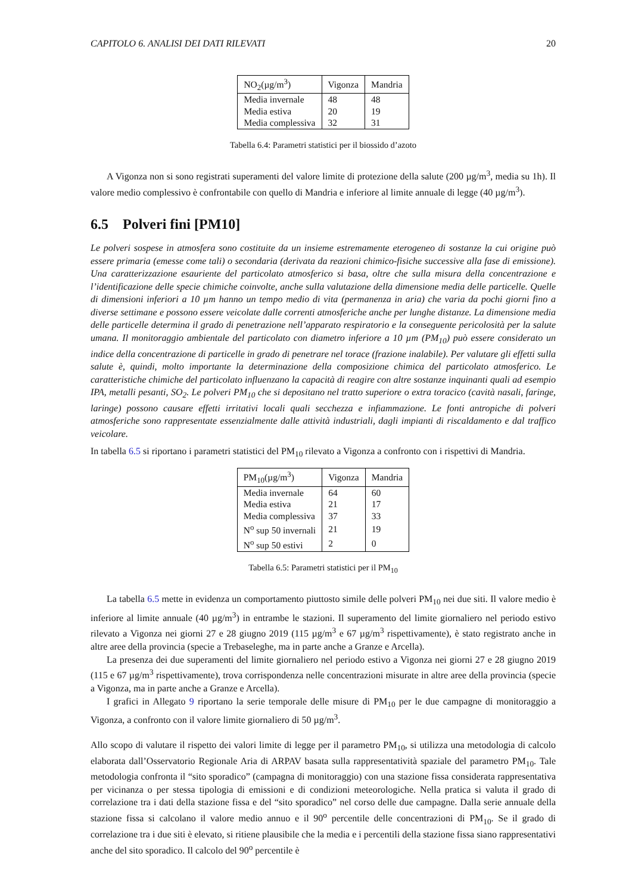CAPITOLO 6. ANALISI DEI DATI RILEVATI 20
| NO<sub>2</sub>(µg/m<sup>3</sup>) | Vigonza | Mandria |
| --- | --- | --- |
| Media invernale | 48 | 48 |
| Media estiva | 20 | 19 |
| Media complessiva | 32 | 31 |
Tabella 6.4: Parametri statistici per il biossido d’azoto
A Vigonza non si sono registrati superamenti del valore limite di protezione della salute (200 µg/m<sup>3</sup>, media su 1h). Il valore medio complessivo è confrontabile con quello di Mandria e inferiore al limite annuale di legge (40 µg/m<sup>3</sup>).
6.5 Polveri fini [PM10]
Le polveri sospese in atmosfera sono costituite da un insieme estremamente eterogeneo di sostanze la cui origine può essere primaria (emesse come tali) o secondaria (derivata da reazioni chimico-fisiche successive alla fase di emissione). Una caratterizzazione esauriente del particolato atmosferico si basa, oltre che sulla misura della concentrazione e l’identificazione delle specie chimiche coinvolte, anche sulla valutazione della dimensione media delle particelle. Quelle di dimensioni inferiori a 10 µm hanno un tempo medio di vita (permanenza in aria) che varia da pochi giorni fino a diverse settimane e possono essere veicolate dalle correnti atmosferiche anche per lunghe distanze. La dimensione media delle particelle determina il grado di penetrazione nell’apparato respiratorio e la conseguente pericolosità per la salute umana. Il monitoraggio ambientale del particolato con diametro inferiore a 10 µm (PM<sub>10</sub>) può essere considerato un indice della concentrazione di particelle in grado di penetrare nel torace (frazione inalabile). Per valutare gli effetti sulla salute è, quindi, molto importante la determinazione della composizione chimica del particolato atmosferico. Le caratteristiche chimiche del particolato influenzano la capacità di reagire con altre sostanze inquinanti quali ad esempio IPA, metalli pesanti, SO<sub>2</sub>. Le polveri PM<sub>10</sub> che si depositano nel tratto superiore o extra toracico (cavità nasali, faringe, laringe) possono causare effetti irritativi locali quali secchezza e infiammazione. Le fonti antropiche di polveri atmosferiche sono rappresentate essenzialmente dalle attività industriali, dagli impianti di riscaldamento e dal traffico veicolare.
In tabella 6.5 si riportano i parametri statistici del PM<sub>10</sub> rilevato a Vigonza a confronto con i rispettivi di Mandria.
| PM<sub>10</sub>(µg/m<sup>3</sup>) | Vigonza | Mandria |
| --- | --- | --- |
| Media invernale | 64 | 60 |
| Media estiva | 21 | 17 |
| Media complessiva | 37 | 33 |
| N<sup>o</sup> sup 50 invernali | 21 | 19 |
| N<sup>o</sup> sup 50 estivi | 2 | 0 |
Tabella 6.5: Parametri statistici per il PM<sub>10</sub>
La tabella 6.5 mette in evidenza un comportamento piuttosto simile delle polveri PM<sub>10</sub> nei due siti. Il valore medio è inferiore al limite annuale (40 µg/m<sup>3</sup>) in entrambe le stazioni. Il superamento del limite giornaliero nel periodo estivo rilevato a Vigonza nei giorni 27 e 28 giugno 2019 (115 µg/m<sup>3</sup> e 67 µg/m<sup>3</sup> rispettivamente), è stato registrato anche in altre aree della provincia (specie a Trebaseleghe, ma in parte anche a Granze e Arcella).
La presenza dei due superamenti del limite giornaliero nel periodo estivo a Vigonza nei giorni 27 e 28 giugno 2019 (115 e 67 µg/m<sup>3</sup> rispettivamente), trova corrispondenza nelle concentrazioni misurate in altre aree della provincia (specie a Vigonza, ma in parte anche a Granze e Arcella).
I grafici in Allegato 9 riportano la serie temporale delle misure di PM<sub>10</sub> per le due campagne di monitoraggio a Vigonza, a confronto con il valore limite giornaliero di 50 µg/m<sup>3</sup>.
Allo scopo di valutare il rispetto dei valori limite di legge per il parametro PM<sub>10</sub>, si utilizza una metodologia di calcolo elaborata dall’Osservatorio Regionale Aria di ARPAV basata sulla rappresentatività spaziale del parametro PM<sub>10</sub>. Tale metodologia confronta il “sito sporadico” (campagna di monitoraggio) con una stazione fissa considerata rappresentativa per vicinanza o per stessa tipologia di emissioni e di condizioni meteorologiche. Nella pratica si valuta il grado di correlazione tra i dati della stazione fissa e del “sito sporadico” nel corso delle due campagne. Dalla serie annuale della stazione fissa si calcolano il valore medio annuo e il 90<sup>o</sup> percentile delle concentrazioni di PM<sub>10</sub>. Se il grado di correlazione tra i due siti è elevato, si ritiene plausibile che la media e i percentili della stazione fissa siano rappresentativi anche del sito sporadico. Il calcolo del 90<sup>o</sup> percentile è